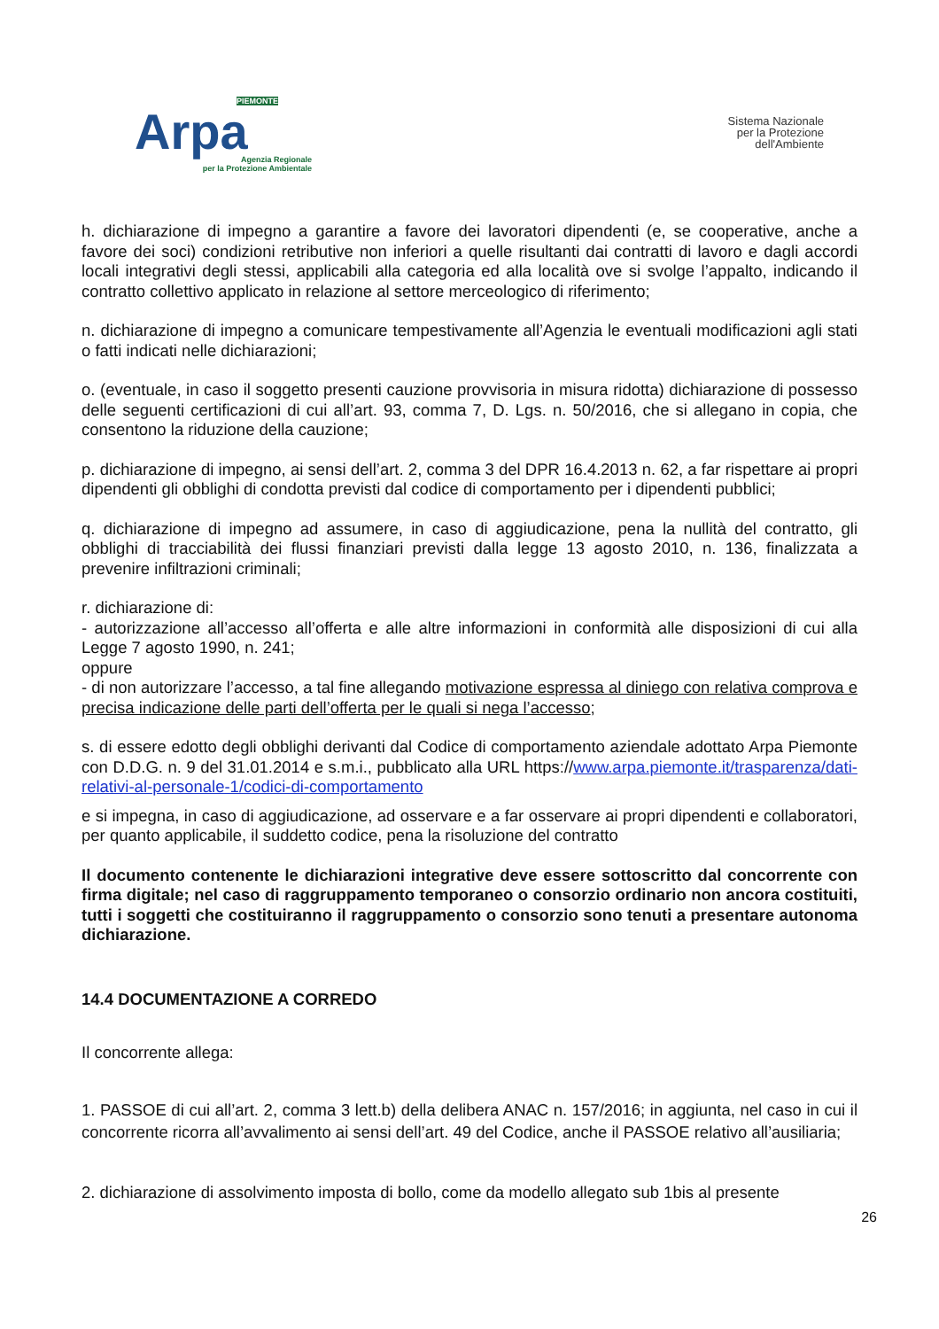PIEMONTE
Arpa
Agenzia Regionale
per la Protezione Ambientale
Sistema Nazionale
per la Protezione
dell'Ambiente
h. dichiarazione di impegno a garantire a favore dei lavoratori dipendenti (e, se cooperative, anche a favore dei soci) condizioni retributive non inferiori a quelle risultanti dai contratti di lavoro e dagli accordi locali integrativi degli stessi, applicabili alla categoria ed alla località ove si svolge l’appalto, indicando il contratto collettivo applicato in relazione al settore merceologico di riferimento;
n. dichiarazione di impegno a comunicare tempestivamente all’Agenzia le eventuali modificazioni agli stati o fatti indicati nelle dichiarazioni;
o. (eventuale, in caso il soggetto presenti cauzione provvisoria in misura ridotta) dichiarazione di possesso delle seguenti certificazioni di cui all’art. 93, comma 7, D. Lgs. n. 50/2016, che si allegano in copia, che consentono la riduzione della cauzione;
p. dichiarazione di impegno, ai sensi dell’art. 2, comma 3 del DPR 16.4.2013 n. 62, a far rispettare ai propri dipendenti gli obblighi di condotta previsti dal codice di comportamento per i dipendenti pubblici;
q. dichiarazione di impegno ad assumere, in caso di aggiudicazione, pena la nullità del contratto, gli obblighi di tracciabilità dei flussi finanziari previsti dalla legge 13 agosto 2010, n. 136, finalizzata a prevenire infiltrazioni criminali;
r. dichiarazione di:
- autorizzazione all’accesso all’offerta e alle altre informazioni in conformità alle disposizioni di cui alla Legge 7 agosto 1990, n. 241;
oppure
- di non autorizzare l’accesso, a tal fine allegando motivazione espressa al diniego con relativa comprova e precisa indicazione delle parti dell’offerta per le quali si nega l’accesso;
s. di essere edotto degli obblighi derivanti dal Codice di comportamento aziendale adottato Arpa Piemonte con D.D.G. n. 9 del 31.01.2014 e s.m.i., pubblicato alla URL https://www.arpa.piemonte.it/trasparenza/dati-relativi-al-personale-1/codici-di-comportamento
e si impegna, in caso di aggiudicazione, ad osservare e a far osservare ai propri dipendenti e collaboratori, per quanto applicabile, il suddetto codice, pena la risoluzione del contratto
Il documento contenente le dichiarazioni integrative deve essere sottoscritto dal concorrente con firma digitale; nel caso di raggruppamento temporaneo o consorzio ordinario non ancora costituiti, tutti i soggetti che costituiranno il raggruppamento o consorzio sono tenuti a presentare autonoma dichiarazione.
14.4 DOCUMENTAZIONE A CORREDO
Il concorrente allega:
1. PASSOE di cui all’art. 2, comma 3 lett.b) della delibera ANAC n. 157/2016; in aggiunta, nel caso in cui il concorrente ricorra all’avvalimento ai sensi dell’art. 49 del Codice, anche il PASSOE relativo all’ausiliaria;
2. dichiarazione di assolvimento imposta di bollo, come da modello allegato sub 1bis al presente
26